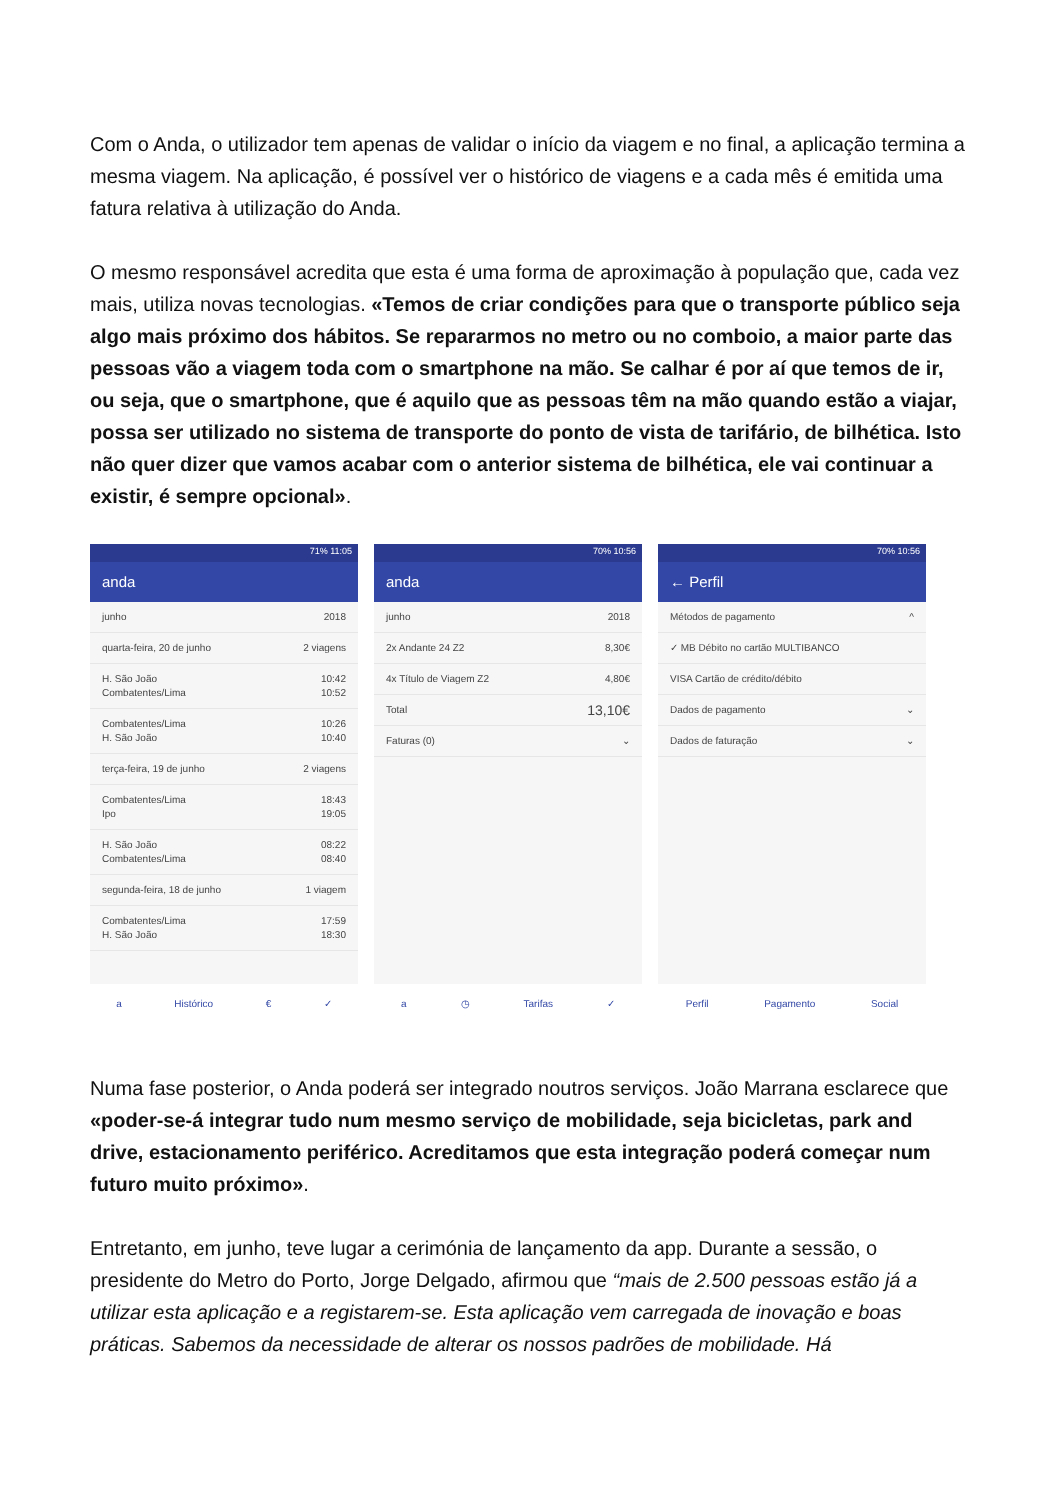Com o Anda, o utilizador tem apenas de validar o início da viagem e no final, a aplicação termina a mesma viagem. Na aplicação, é possível ver o histórico de viagens e a cada mês é emitida uma fatura relativa à utilização do Anda.
O mesmo responsável acredita que esta é uma forma de aproximação à população que, cada vez mais, utiliza novas tecnologias. «Temos de criar condições para que o transporte público seja algo mais próximo dos hábitos. Se repararmos no metro ou no comboio, a maior parte das pessoas vão a viagem toda com o smartphone na mão. Se calhar é por aí que temos de ir, ou seja, que o smartphone, que é aquilo que as pessoas têm na mão quando estão a viajar, possa ser utilizado no sistema de transporte do ponto de vista de tarifário, de bilhética. Isto não quer dizer que vamos acabar com o anterior sistema de bilhética, ele vai continuar a existir, é sempre opcional».
71% 11:05
anda
junho 2018
quarta-feira, 20 de junho 2 viagens
H. São João
Combatentes/Lima 10:42
10:52
Combatentes/Lima
H. São João 10:26
10:40
terça-feira, 19 de junho 2 viagens
Combatentes/Lima
Ipo 18:43
19:05
H. São João
Combatentes/Lima 08:22
08:40
segunda-feira, 18 de junho 1 viagem
Combatentes/Lima
H. São João 17:59
18:30
a Histórico € ✓
70% 10:56
anda
junho 2018
2x Andante 24 Z2 8,30€
4x Título de Viagem Z2 4,80€
Total 13,10€
Faturas (0) ⌄
a ◷ Tarifas ✓
70% 10:56
← Perfil
Métodos de pagamento ^
✓ MB Débito no cartão MULTIBANCO
VISA Cartão de crédito/débito
Dados de pagamento ⌄
Dados de faturação ⌄
Perfil Pagamento Social
Numa fase posterior, o Anda poderá ser integrado noutros serviços. João Marrana esclarece que «poder-se-á integrar tudo num mesmo serviço de mobilidade, seja bicicletas, park and drive, estacionamento periférico. Acreditamos que esta integração poderá começar num futuro muito próximo».
Entretanto, em junho, teve lugar a cerimónia de lançamento da app. Durante a sessão, o presidente do Metro do Porto, Jorge Delgado, afirmou que “mais de 2.500 pessoas estão já a utilizar esta aplicação e a registarem-se. Esta aplicação vem carregada de inovação e boas práticas. Sabemos da necessidade de alterar os nossos padrões de mobilidade. Há